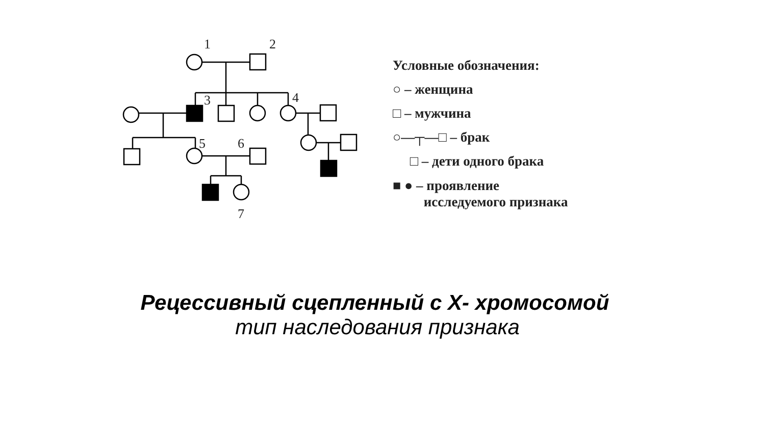1
2
3
4
5
6
7
Условные обозначения:
○ – женщина
□ – мужчина
○—┬—□ – брак
□ – дети одного брака
■ ● – проявление
исследуемого признака
Рецессивный сцепленный с Х- хромосомой
тип наследования признака